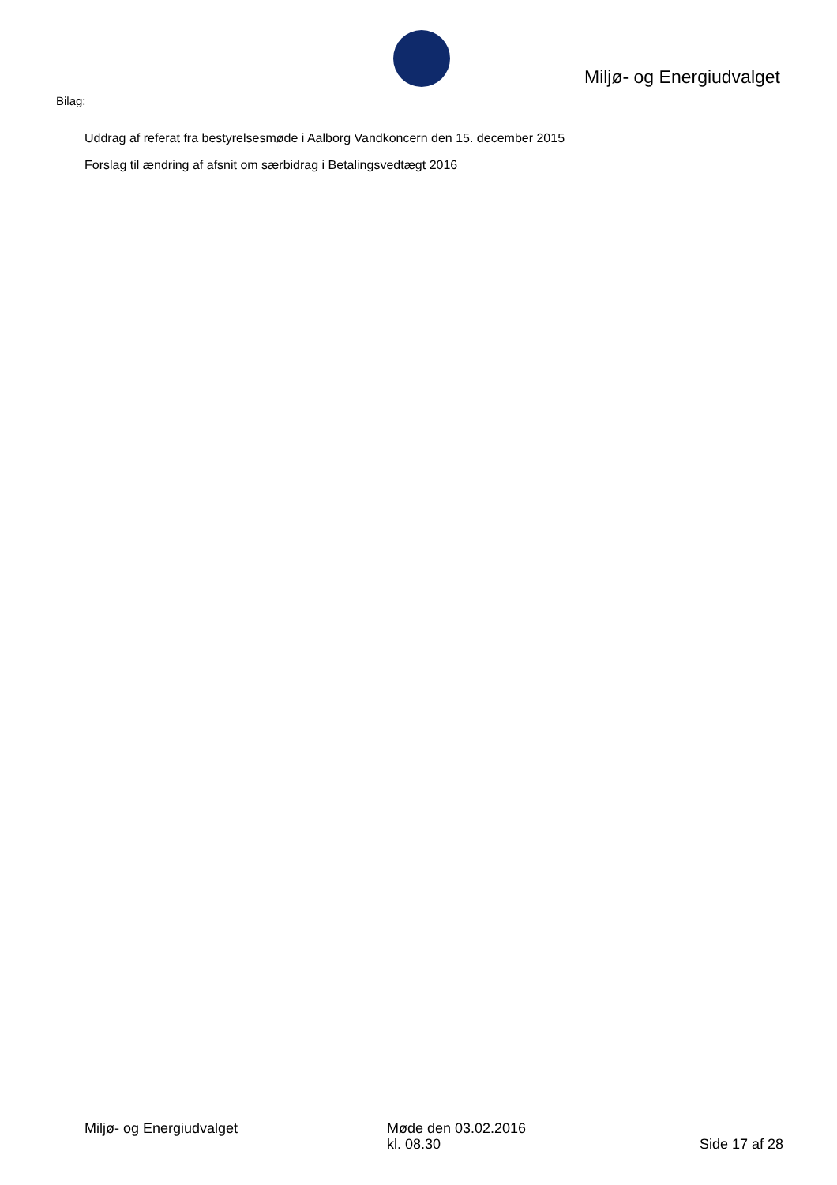Miljø- og Energiudvalget
Bilag:
Uddrag af referat fra bestyrelsesmøde i Aalborg Vandkoncern den 15. december 2015
Forslag til ændring af afsnit om særbidrag i Betalingsvedtægt 2016
Miljø- og Energiudvalget Møde den 03.02.2016
kl. 08.30
Side 17 af 28